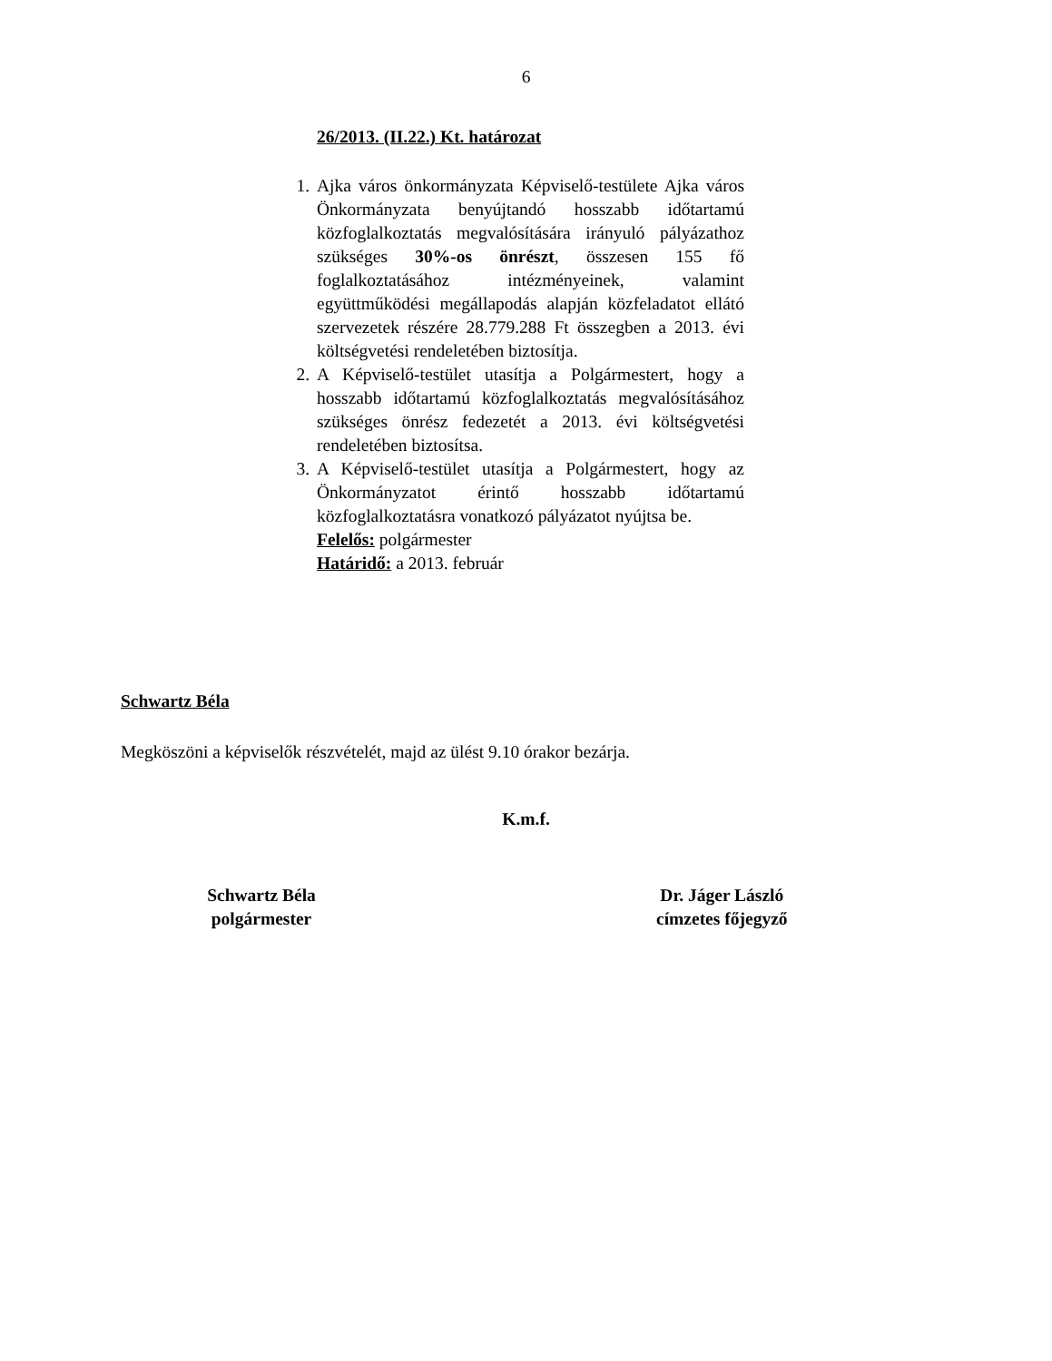6
26/2013. (II.22.) Kt. határozat
1. Ajka város önkormányzata Képviselő-testülete Ajka város Önkormányzata benyújtandó hosszabb időtartamú közfoglalkoztatás megvalósítására irányuló pályázathoz szükséges 30%-os önrészt, összesen 155 fő foglalkoztatásához intézményeinek, valamint együttműködési megállapodás alapján közfeladatot ellátó szervezetek részére 28.779.288 Ft összegben a 2013. évi költségvetési rendeletében biztosítja.
2. A Képviselő-testület utasítja a Polgármestert, hogy a hosszabb időtartamú közfoglalkoztatás megvalósításához szükséges önrész fedezetét a 2013. évi költségvetési rendeletében biztosítsa.
3. A Képviselő-testület utasítja a Polgármestert, hogy az Önkormányzatot érintő hosszabb időtartamú közfoglalkoztatásra vonatkozó pályázatot nyújtsa be.
Felelős: polgármester
Határidő: a 2013. február
Schwartz Béla
Megköszöni a képviselők részvételét, majd az ülést 9.10 órakor bezárja.
K.m.f.
Schwartz Béla
polgármester
Dr. Jáger László
címzetes főjegyző